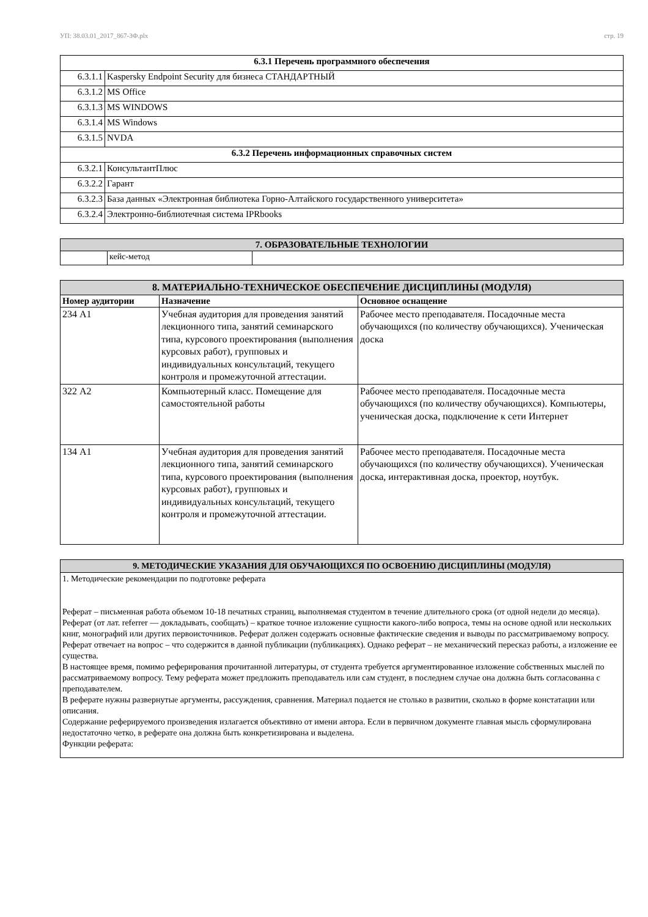УП: 38.03.01_2017_867-3Ф.plx стр. 19
| 6.3.1 Перечень программного обеспечения | |
| 6.3.1.1 | Kaspersky Endpoint Security для бизнеса СТАНДАРТНЫЙ |
| 6.3.1.2 | MS Office |
| 6.3.1.3 | MS WINDOWS |
| 6.3.1.4 | MS Windows |
| 6.3.1.5 | NVDA |
| 6.3.2 Перечень информационных справочных систем | |
| 6.3.2.1 | КонсультантПлюс |
| 6.3.2.2 | Гарант |
| 6.3.2.3 | База данных «Электронная библиотека Горно-Алтайского государственного университета» |
| 6.3.2.4 | Электронно-библиотечная система IPRbooks |
| 7. ОБРАЗОВАТЕЛЬНЫЕ ТЕХНОЛОГИИ | | |
| | кейс-метод | |
| 8. МАТЕРИАЛЬНО-ТЕХНИЧЕСКОЕ ОБЕСПЕЧЕНИЕ ДИСЦИПЛИНЫ (МОДУЛЯ) | | |
| Номер аудитории | Назначение | Основное оснащение |
| 234 А1 | Учебная аудитория для проведения занятий лекционного типа, занятий семинарского типа, курсового проектирования (выполнения курсовых работ), групповых и индивидуальных консультаций, текущего контроля и промежуточной аттестации. | Рабочее место преподавателя. Посадочные места обучающихся (по количеству обучающихся). Ученическая доска |
| 322 А2 | Компьютерный класс. Помещение для самостоятельной работы | Рабочее место преподавателя. Посадочные места обучающихся (по количеству обучающихся). Компьютеры, ученическая доска, подключение к сети Интернет |
| 134 А1 | Учебная аудитория для проведения занятий лекционного типа, занятий семинарского типа, курсового проектирования (выполнения курсовых работ), групповых и индивидуальных консультаций, текущего контроля и промежуточной аттестации. | Рабочее место преподавателя. Посадочные места обучающихся (по количеству обучающихся). Ученическая доска, интерактивная доска, проектор, ноутбук. |
| 9. МЕТОДИЧЕСКИЕ УКАЗАНИЯ ДЛЯ ОБУЧАЮЩИХСЯ ПО ОСВОЕНИЮ ДИСЦИПЛИНЫ (МОДУЛЯ) |
| 1. Методические рекомендации по подготовке реферата Реферат – письменная работа объемом 10-18 печатных страниц, выполняемая студентом в течение длительного срока (от одной недели до месяца). Реферат (от лат. referrer — докладывать, сообщать) – краткое точное изложение сущности какого-либо вопроса, темы на основе одной или нескольких книг, монографий или других первоисточников. Реферат должен содержать основные фактические сведения и выводы по рассматриваемому вопросу. Реферат отвечает на вопрос – что содержится в данной публикации (публикациях). Однако реферат – не механический пересказ работы, а изложение ее существа. В настоящее время, помимо реферирования прочитанной литературы, от студента требуется аргументированное изложение собственных мыслей по рассматриваемому вопросу. Тему реферата может предложить преподаватель или сам студент, в последнем случае она должна быть согласованна с преподавателем. В реферате нужны развернутые аргументы, рассуждения, сравнения. Материал подается не столько в развитии, сколько в форме констатации или описания. Содержание реферируемого произведения излагается объективно от имени автора. Если в первичном документе главная мысль сформулирована недостаточно четко, в реферате она должна быть конкретизирована и выделена. Функции реферата: |